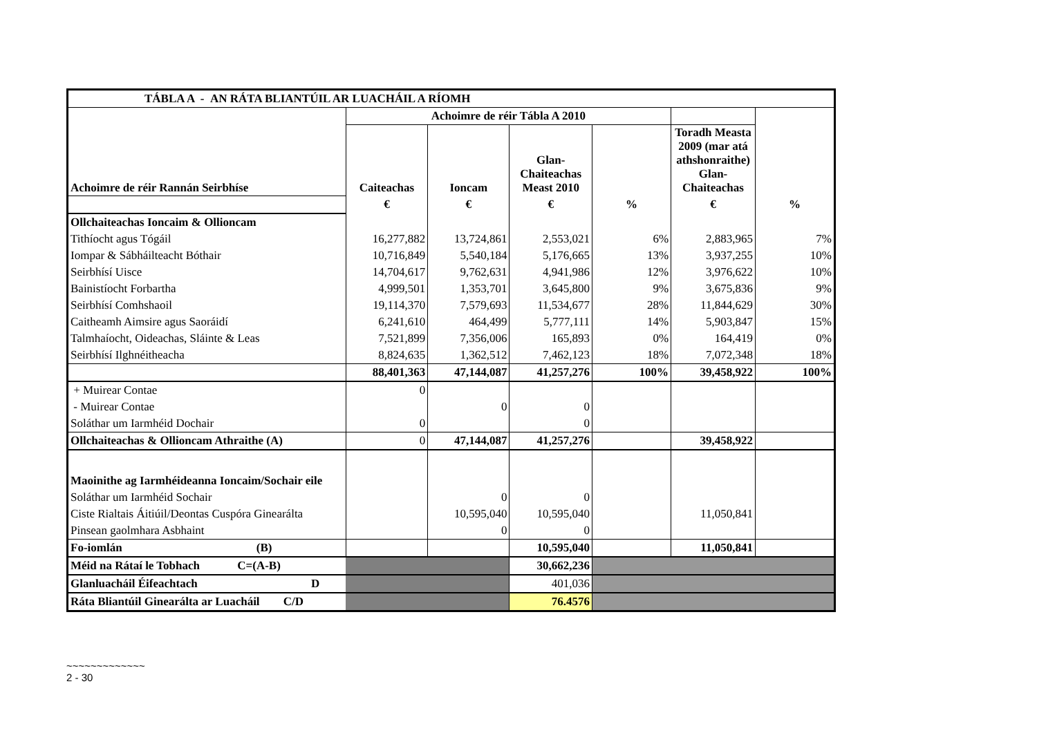| TÁBLA A - AN RÁTA BLIANTÚIL AR LUACHÁIL A RÍOMH | | | | | | |
| | Achoimre de réir Tábla A 2010 | | | | | |
| Achoimre de réir Rannán Seirbhíse | Caiteachas | Ioncam | Glan- Chaiteachas Meast 2010 | | Toradh Measta 2009 (mar atá athshonraithe) Glan- Chaiteachas | |
| | € | € | € | % | € | % |
| Ollchaiteachas Ioncaim & Ollioncam | | | | | | |
| Tithíocht agus Tógáil | 16,277,882 | 13,724,861 | 2,553,021 | 6% | 2,883,965 | 7% |
| Iompar & Sábháilteacht Bóthair | 10,716,849 | 5,540,184 | 5,176,665 | 13% | 3,937,255 | 10% |
| Seirbhísí Uisce | 14,704,617 | 9,762,631 | 4,941,986 | 12% | 3,976,622 | 10% |
| Bainistíocht Forbartha | 4,999,501 | 1,353,701 | 3,645,800 | 9% | 3,675,836 | 9% |
| Seirbhísí Comhshaoil | 19,114,370 | 7,579,693 | 11,534,677 | 28% | 11,844,629 | 30% |
| Caitheamh Aimsire agus Saoráidí | 6,241,610 | 464,499 | 5,777,111 | 14% | 5,903,847 | 15% |
| Talmhaíocht, Oideachas, Sláinte & Leas | 7,521,899 | 7,356,006 | 165,893 | 0% | 164,419 | 0% |
| Seirbhísí Ilghnéitheacha | 8,824,635 | 1,362,512 | 7,462,123 | 18% | 7,072,348 | 18% |
| | 88,401,363 | 47,144,087 | 41,257,276 | 100% | 39,458,922 | 100% |
| + Muirear Contae | 0 | | | | | |
| - Muirear Contae | | 0 | 0 | | | |
| Soláthar um Iarmhéid Dochair | 0 | | 0 | | | |
| Ollchaiteachas & Ollioncam Athraithe (A) | 0 | 47,144,087 | 41,257,276 | | 39,458,922 | |
| Maoinithe ag Iarmhéideanna Ioncaim/Sochair eile | | | | | | |
| Soláthar um Iarmhéid Sochair | | 0 | 0 | | | |
| Ciste Rialtais Áitiúil/Deontas Cuspóra Ginearálta | | 10,595,040 | 10,595,040 | | 11,050,841 | |
| Pinsean gaolmhara Asbhaint | | 0 | 0 | | | |
| Fo-iomlán (B) | | | 10,595,040 | | 11,050,841 | |
| Méid na Rátaí le Tobhach C=(A-B) | | | 30,662,236 | | | |
| Glanluacháil Éifeachtach D | | | 401,036 | | | |
| Ráta Bliantúil Ginearálta ar Luacháil C/D | | | 76.4576 | | | |
~~~~~~~~~~~~~
2 - 30